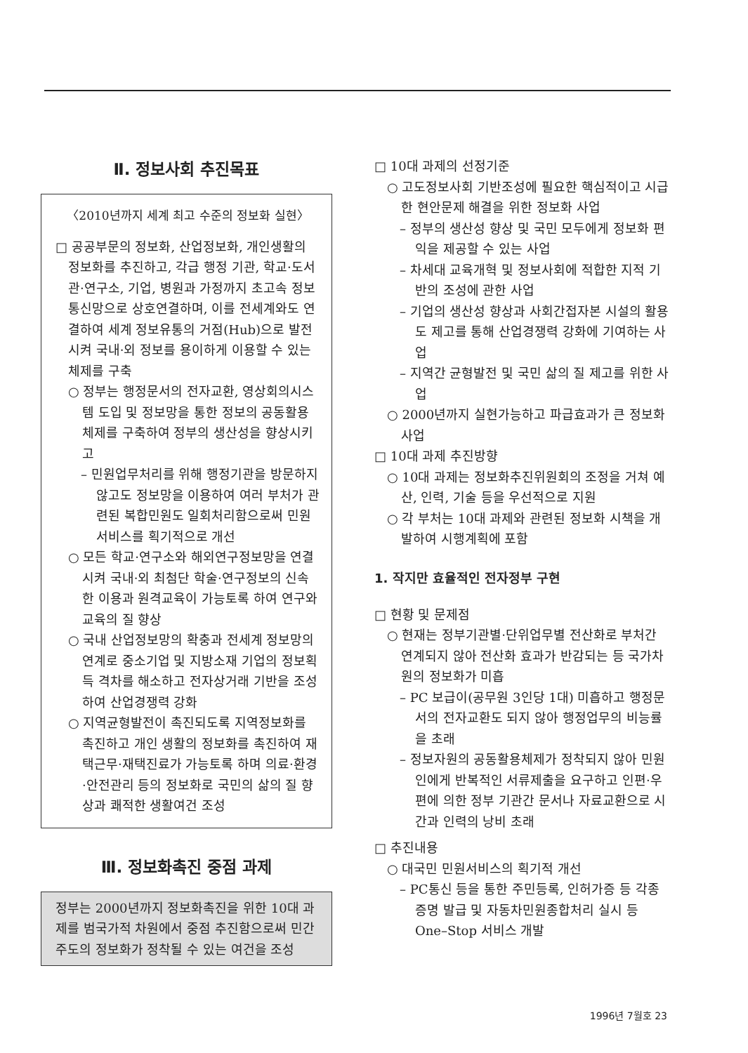Ⅱ. 정보사회 추진목표
〈2010년까지 세계 최고 수준의 정보화 실현〉
□ 공공부문의 정보화, 산업정보화, 개인생활의 정보화를 추진하고, 각급 행정 기관, 학교·도서관·연구소, 기업, 병원과 가정까지 초고속 정보통신망으로 상호연결하며, 이를 전세계와도 연결하여 세계 정보유통의 거점(Hub)으로 발전시켜 국내·외 정보를 용이하게 이용할 수 있는 체제를 구축
○ 정부는 행정문서의 전자교환, 영상회의시스템 도입 및 정보망을 통한 정보의 공동활용 체제를 구축하여 정부의 생산성을 향상시키고
– 민원업무처리를 위해 행정기관을 방문하지 않고도 정보망을 이용하여 여러 부처가 관련된 복합민원도 일회처리함으로써 민원서비스를 획기적으로 개선
○ 모든 학교·연구소와 해외연구정보망을 연결시켜 국내·외 최첨단 학술·연구정보의 신속한 이용과 원격교육이 가능토록 하여 연구와 교육의 질 향상
○ 국내 산업정보망의 확충과 전세계 정보망의 연계로 중소기업 및 지방소재 기업의 정보획득 격차를 해소하고 전자상거래 기반을 조성하여 산업경쟁력 강화
○ 지역균형발전이 촉진되도록 지역정보화를 촉진하고 개인 생활의 정보화를 촉진하여 재택근무·재택진료가 가능토록 하며 의료·환경·안전관리 등의 정보화로 국민의 삶의 질 향상과 쾌적한 생활여건 조성
Ⅲ. 정보화촉진 중점 과제
정부는 2000년까지 정보화촉진을 위한 10대 과제를 범국가적 차원에서 중점 추진함으로써 민간주도의 정보화가 정착될 수 있는 여건을 조성
□ 10대 과제의 선정기준
○ 고도정보사회 기반조성에 필요한 핵심적이고 시급한 현안문제 해결을 위한 정보화 사업
– 정부의 생산성 향상 및 국민 모두에게 정보화 편익을 제공할 수 있는 사업
– 차세대 교육개혁 및 정보사회에 적합한 지적 기반의 조성에 관한 사업
– 기업의 생산성 향상과 사회간접자본 시설의 활용도 제고를 통해 산업경쟁력 강화에 기여하는 사업
– 지역간 균형발전 및 국민 삶의 질 제고를 위한 사업
○ 2000년까지 실현가능하고 파급효과가 큰 정보화 사업
□ 10대 과제 추진방향
○ 10대 과제는 정보화추진위원회의 조정을 거쳐 예산, 인력, 기술 등을 우선적으로 지원
○ 각 부처는 10대 과제와 관련된 정보화 시책을 개발하여 시행계획에 포함
1. 작지만 효율적인 전자정부 구현
□ 현황 및 문제점
○ 현재는 정부기관별·단위업무별 전산화로 부처간 연계되지 않아 전산화 효과가 반감되는 등 국가차원의 정보화가 미흡
– PC 보급이(공무원 3인당 1대) 미흡하고 행정문서의 전자교환도 되지 않아 행정업무의 비능률을 초래
– 정보자원의 공동활용체제가 정착되지 않아 민원인에게 반복적인 서류제출을 요구하고 인편·우편에 의한 정부 기관간 문서나 자료교환으로 시간과 인력의 낭비 초래
□ 추진내용
○ 대국민 민원서비스의 획기적 개선
– PC통신 등을 통한 주민등록, 인허가증 등 각종 증명 발급 및 자동차민원종합처리 실시 등 One–Stop 서비스 개발
1996년 7월호 23